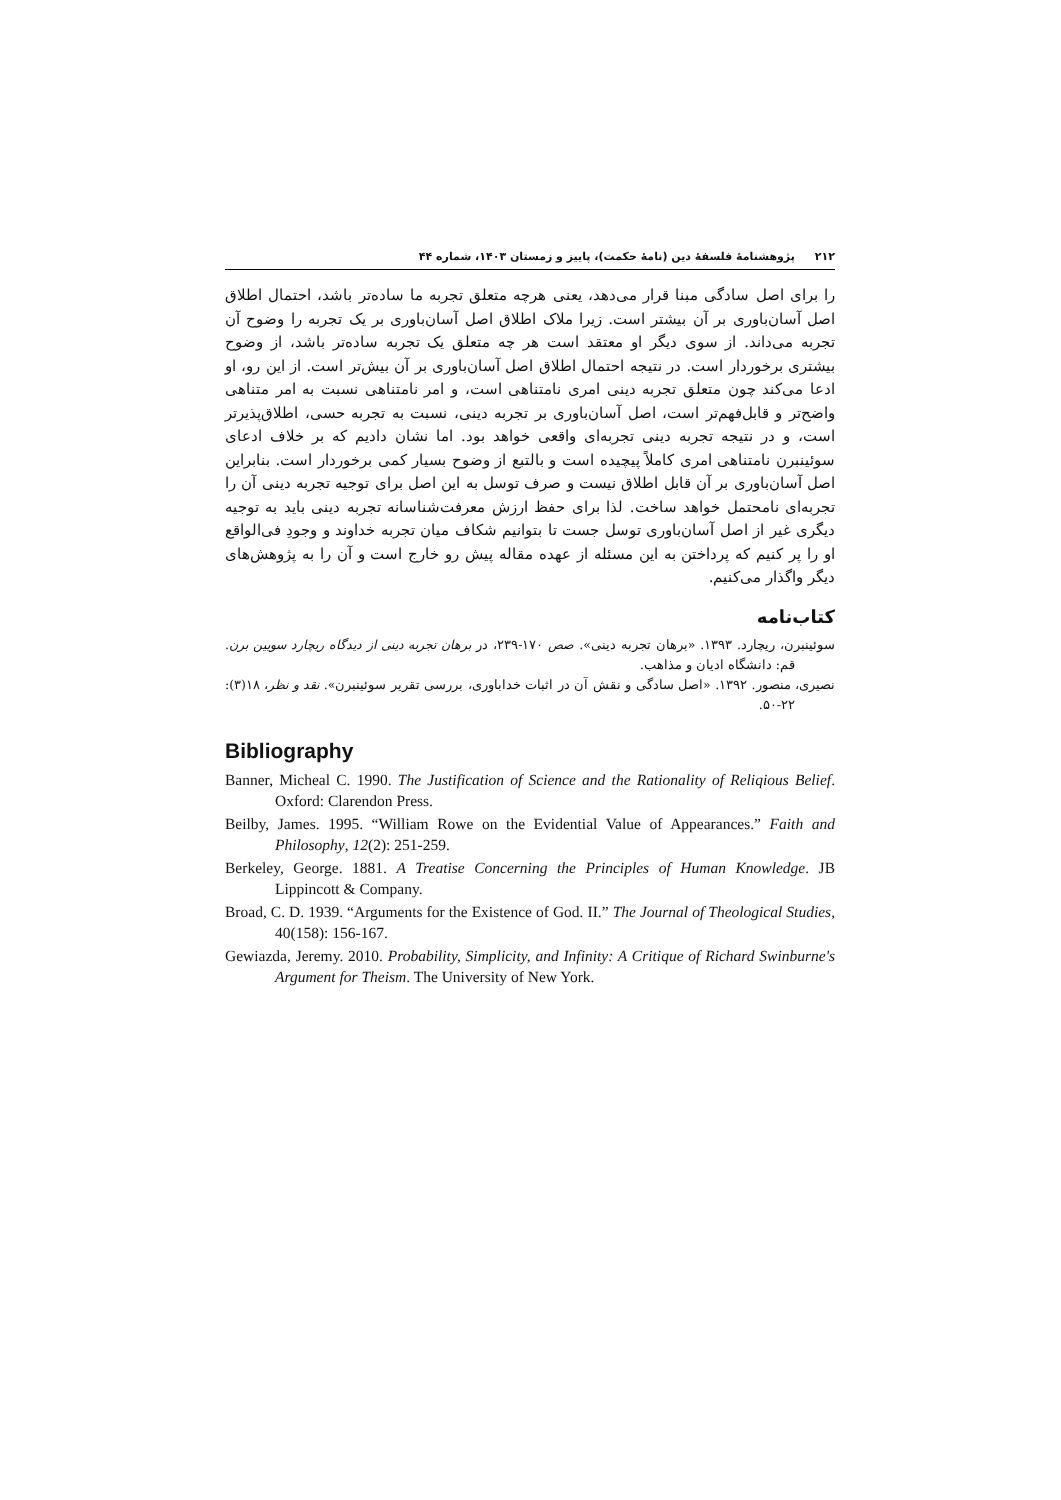۲۱۲ پژوهشنامهٔ فلسفهٔ دین (نامهٔ حکمت)، پاییز و زمستان ۱۴۰۳، شماره ۴۴
را برای اصل سادگی مبنا قرار می‌دهد، یعنی هرچه متعلق تجربه ما ساده‌تر باشد، احتمال اطلاق اصل آسان‌باوری بر آن بیشتر است. زیرا ملاک اطلاق اصل آسان‌باوری بر یک تجربه را وضوح آن تجربه می‌داند. از سوی دیگر او معتقد است هر چه متعلق یک تجربه ساده‌تر باشد، از وضوح بیشتری برخوردار است. در نتیجه احتمال اطلاق اصل آسان‌باوری بر آن بیش‌تر است. از این رو، او ادعا می‌کند چون متعلق تجربه دینی امری نامتناهی است، و امر نامتناهی نسبت به امر متناهی واضح‌تر و قابل‌فهم‌تر است، اصل آسان‌باوری بر تجربه دینی، نسبت به تجربه حسی، اطلاق‌پذیرتر است، و در نتیجه تجربه دینی تجربه‌ای واقعی خواهد بود. اما نشان دادیم که بر خلاف ادعای سوئینبرن نامتناهی امری کاملاً پیچیده است و بالتبع از وضوح بسیار کمی برخوردار است. بنابراین اصل آسان‌باوری بر آن قابل اطلاق نیست و صرف توسل به این اصل برای توجیه تجربه دینی آن را تجربه‌ای نامحتمل خواهد ساخت. لذا برای حفظ ارزش معرفت‌شناسانه تجربه دینی باید به توجیه دیگری غیر از اصل آسان‌باوری توسل جست تا بتوانیم شکاف میان تجربه خداوند و وجودِ فی‌الواقع او را پر کنیم که پرداختن به این مسئله از عهده مقاله پیش رو خارج است و آن را به پژوهش‌های دیگر واگذار می‌کنیم.
کتاب‌نامه
سوئینبرن، ریچارد. ۱۳۹۳. «برهان تجربه دینی». صص ۱۷۰-۲۳۹، در برهان تجربه دینی از دیدگاه ریچارد سویین برن. قم: دانشگاه ادیان و مذاهب.
نصیری، منصور. ۱۳۹۲. «اصل سادگی و نقش آن در اثبات خداباوری، بررسی تقریر سوئینبرن». نقد و نظر، ۱۸(۳): ۲۲-۵۰.
Bibliography
Banner, Micheal C. 1990. The Justification of Science and the Rationality of Reliqious Belief. Oxford: Clarendon Press.
Beilby, James. 1995. “William Rowe on the Evidential Value of Appearances.” Faith and Philosophy, 12(2): 251-259.
Berkeley, George. 1881. A Treatise Concerning the Principles of Human Knowledge. JB Lippincott & Company.
Broad, C. D. 1939. “Arguments for the Existence of God. II.” The Journal of Theological Studies, 40(158): 156-167.
Gewiazda, Jeremy. 2010. Probability, Simplicity, and Infinity: A Critique of Richard Swinburne's Argument for Theism. The University of New York.